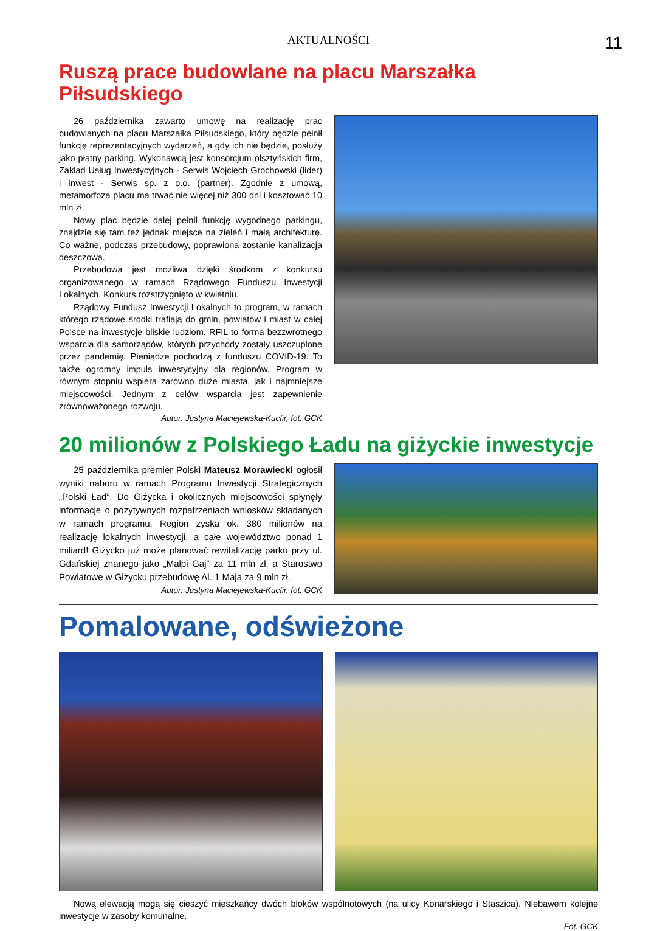AKTUALNOŚCI 11
Ruszą prace budowlane na placu Marszałka Piłsudskiego
26 października zawarto umowę na realizację prac budowlanych na placu Marszałka Piłsudskiego, który będzie pełnił funkcję reprezentacyjnych wydarzeń, a gdy ich nie będzie, posłuży jako płatny parking. Wykonawcą jest konsorcjum olsztyńskich firm, Zakład Usług Inwestycyjnych - Serwis Wojciech Grochowski (lider) i Inwest - Serwis sp. z o.o. (partner). Zgodnie z umową, metamorfoza placu ma trwać nie więcej niż 300 dni i kosztować 10 mln zł.
Nowy plac będzie dalej pełnił funkcję wygodnego parkingu, znajdzie się tam też jednak miejsce na zieleń i małą architekturę. Co ważne, podczas przebudowy, poprawiona zostanie kanalizacja deszczowa.
Przebudowa jest możliwa dzięki środkom z konkursu organizowanego w ramach Rządowego Funduszu Inwestycji Lokalnych. Konkurs rozstrzygnięto w kwietniu.
Rządowy Fundusz Inwestycji Lokalnych to program, w ramach którego rządowe środki trafiają do gmin, powiatów i miast w całej Polsce na inwestycje bliskie ludziom. RFIL to forma bezzwrotnego wsparcia dla samorządów, których przychody zostały uszczuplone przez pandemię. Pieniądze pochodzą z funduszu COVID-19. To także ogromny impuls inwestycyjny dla regionów. Program w równym stopniu wspiera zarówno duże miasta, jak i najmniejsze miejscowości. Jednym z celów wsparcia jest zapewnienie zrównoważonego rozwoju.
Autor: Justyna Maciejewska-Kucfir, fot. GCK
20 milionów z Polskiego Ładu na giżyckie inwestycje
25 października premier Polski Mateusz Morawiecki ogłosił wyniki naboru w ramach Programu Inwestycji Strategicznych „Polski Ład”. Do Giżycka i okolicznych miejscowości spłynęły informacje o pozytywnych rozpatrzeniach wniosków składanych w ramach programu. Region zyska ok. 380 milionów na realizację lokalnych inwestycji, a całe województwo ponad 1 miliard! Giżycko już może planować rewitalizację parku przy ul. Gdańskiej znanego jako „Małpi Gaj” za 11 mln zł, a Starostwo Powiatowe w Giżycku przebudowę Al. 1 Maja za 9 mln zł.
Autor: Justyna Maciejewska-Kucfir, fot. GCK
Pomalowane, odświeżone
Nową elewacją mogą się cieszyć mieszkańcy dwóch bloków wspólnotowych (na ulicy Konarskiego i Staszica). Niebawem kolejne inwestycje w zasoby komunalne.
Fot. GCK